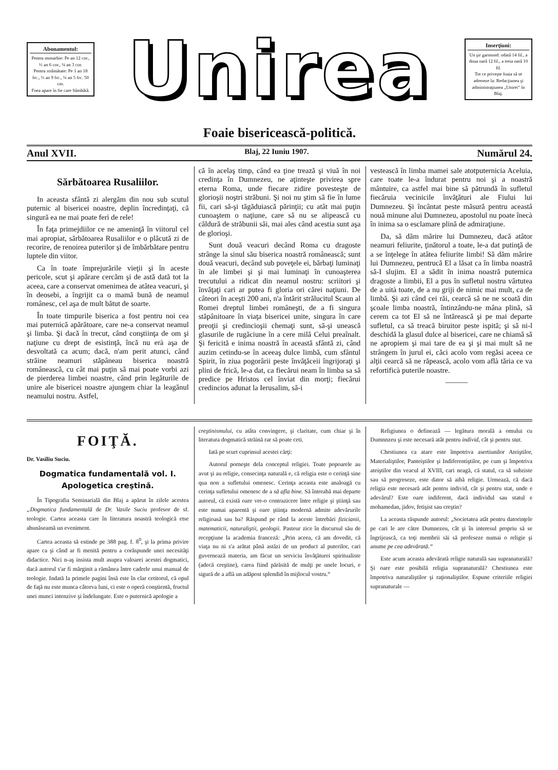Abonamentul:
Pentru monarhie: Pe an 12 cor., ½ an 6 cor., ¼ an 3 cor.
Pentru străinătate: Pe 1 an 18 frc., ½ an 9 frc., ¼ an 5 frc. 50 cm.
Foea apare în fie care Sâmbătă.
Unirea
Inserţiuni:
Un şir garmond: odată 14 fil., a doua oară 12 fil., a treia oară 10 fil.
Tot ce priveşte foaia să se adreseze la: Redacţiunea şi administraţiunea „Unirei“ în Blaj.
Foaie bisericească-politică.
Anul XVII. Blaj, 22 Iuniu 1907. Numărul 24.
Sărbătoarea Rusaliilor.
In aceasta sfântă zi alergăm din nou sub scutul puternic al bisericei noastre, deplin încredinţaţi, că singură ea ne mai poate ferì de rele!
În faţa primejdiilor ce ne ameninţă în viitorul cel mai apropiat, sărbătoarea Rusaliilor e o plăcută zi de recorire, de renoirea puterilor şi de îmbărbătare pentru luptele din viitor.
Ca în toate împrejurările vieţii şi în aceste pericole, scut şi apărare cercăm şi de astă dată tot la aceea, care a conservat omenimea de atâtea veacuri, şi în deosebi, a îngrijit ca o mamă bună de neamul românesc, cel aşa de mult bătut de soarte.
În toate timpurile biserica a fost pentru noi cea mai puternică apărătoare, care ne-a conservat neamul şi limba. Şi dacă în trecut, când conştiinţa de om şi naţiune cu drept de esistinţă, încă nu erà aşa de desvoltată ca acum; dacă, n'am perit atunci, când străine neamuri stăpâneau biserica noastră românească, cu cât mai puţin să mai poate vorbi azi de pierderea limbei noastre, când prin legăturile de unire ale bisericei noastre ajungem chiar la leagănul neamului nostru. Astfel,
că în acelaş timp, când ea ţine trează şi viuă în noi credinţa în Dumnezeu, ne aţinteşte privirea spre eterna Roma, unde fiecare zidire povesteşte de glorioşii noştri străbuni. Şi noi nu ştim să fie în lume fii, cari să-şi tăgăduiască părinţii; cu atât mai puţin cunoaştem o naţiune, care să nu se alipească cu căldură de străbunii săi, mai ales când acestia sunt aşa de glorioşi.
Sunt două veacuri decând Roma cu dragoste strânge la sinul său biserica noastră românească; sunt două veacuri, decând sub poveţele ei, bărbaţi luminaţi în ale limbei şi şi mai luminaţi în cunoaşterea trecutului a ridicat din neamul nostru: scriitori şi învăţaţi cari ar putea fi gloria ori cărei naţiuni. De câteori în aceşti 200 ani, n'a întărit strălucitul Scaun al Romei dreptul limbei româneşti, de a fi singura stăpânitoare în viaţa bisericei unite, singura în care preoţii şi credincioşii chemaţi sunt, să-şi unească glasurile de rugăciune în a cere milă Celui preaînalt. Şi fericită e inima noastră în această sfântă zi, când auzim cetindu-se în aceeaş dulce limbă, cum sfântul Spirit, în ziua pogorârii peste învăţăceii îngrijoraţi şi plini de frică, le-a dat, ca fiecărui neam în limba sa să predice pe Hristos cel înviat din morţi; fiecărui credincios adunat la Ierusalim, să-i
vestească în limba mamei sale atotputernicia Aceluia, care toate le-a îndurat pentru noi şi a noastră mântuire, ca astfel mai bine să pătrundă în sufletul fiecăruia vecinicile învăţături ale Fiului lui Dumnezeu. Şi încântat peste măsură pentru aceastâ nouă minune alui Dumnezeu, apostolul nu poate înecà în inima sa o esclamare plină de admiraţiune.
Da, să dăm mărire lui Dumnezeu, dacă atâtor neamuri feliurite, ţinătorul a toate, le-a dat putinţă de a se înţelege în atâtea feliurite limbi! Să dăm mărire lui Dumnezeu, pentrucă El a lăsat ca în limba noastră să-I slujim. El a sădit în inima noastră puternica dragoste a limbii, El a pus în sufletul nostru vârtutea de a uità toate, de a nu griji de nimic mai mult, ca de limbă. Şi azi când cei răi, cearcă să ne ne scoată din şcoale limba noastră, întinzându-ne mâna plină, să cerem ca tot El să ne întărească şi pe mai departe sufletul, ca să treacă biruitor peste ispită; şi să ni-l deschidă la glasul dulce al bisericei, care ne chiamă să ne apropiem şi mai tare de ea şi şi mai mult să ne strângem în jurul ei, căci acolo vom regăsi aceea ce alţii cearcă să ne răpească, acolo vom aflà tăria ce va refortificà puterile noastre.
———
FOIŢĂ.
Dr. Vasiliu Suciu.
Dogmatica fundamentală vol. I.
Apologetica creştină.
În Tipografia Seminarială din Blaj a apărut în zilele acestea „Dogmatica fundamentală de Dr. Vasile Suciu profesor de sf. teologie. Cartea aceasta care în literatura noastră teologică etse abunăseamă un eveniment.
Cartea aceasta să estinde pe 388 pag. f. 8<sup>0</sup>, şi la prima privire apare ca şi când ar fi menită pentru a corăspunde unei necesităţi didactice. Nici n-aş insista mult asupra valoarei acestei dogmatici, dacă autorul s'ar fi mărginit a rămânea între cadrele unui manual de teologie. Indată la primele pagini însă este în clar cetitorul, că opul de faţă nu este munca câtorva luni, ci este o operă conştientă, fructul unei munci intenzive şi îndelungate. Este o puternică apologie a
creştinismului, cu atâta convingere, şi claritate, cum chiar şi în literatura dogmatică străină rar să poate ceti.
Iată pe scurt cuprinsul acestei cărţi:
Autorul porneşte dela conceptul religiei. Toate popoarele au avut şi au religie, consecinţa naturală e, că religia este o cerinţă sine qua non a sufletului omenesc. Cerinţa aceasta este analoagă cu cerinţa sufletului omenesc de a să afla bine. Să întreabă mai departe autorul, că există oare vre-o contrazicere între religie şi ştiinţă sau este numai aparentă şi oare ştiinţa modernă admite adevărurile religioasă sau ba? Răspund pe rând la aceste întrebări fizicianii, matematicii, naturaliştii, geologii. Pasteur zice în discursul său de recepţiune la academia franceză: „Prin aceea, că am dovedit, că viaţa nu ni s'a arătat până astăzi de un product al puterilor, cari guvernează materia, am făcut un serviciu învăţăturei spiritualiste (adecă creştine), carea fiind părăsită de mulţi pe unele locuri, e sigură de a aflà un adăpost splendid în mijlocul vostru.“
Religiunea o defineazâ — legătura morală a omului cu Dumnnzeu şi este necesară atât pentru individ, cât şi pentru stat.
Chestiunea ca atare este împotriva asertiunilor Ateiştilor, Materialiştilor, Panteiştilor şi Indiferentiştilor, pe cum şi împotriva ateiştilor din veacul al XVIII, cari neagă, că statul, ca să subziste sau să progreseze, este dator să aibă religie. Urmează, că dacă religia este necesară atât pentru individ, cât şi pentru stat, unde e adevărul? Este oare indiferent, dacă individul sau statul e mohamedan, jidov, fetişist sau creştin?
La aceasta răspunde autorul: „Societatea atât pentru datorinţele pe cari le are către Dumnezeu, cât şi în interesul propriu să se îngrijească, ca toţi membrii săi să profeseze numai o religie şi anume pe cea adevărată.“
Este acum aceasta adevărată religie naturală sau supranaturală? Şi oare este posibilă religia supranaturală? Chestiunea este împotriva naturaliştilor şi raţionaliştilor. Espune criteriile religiei supranaturale —